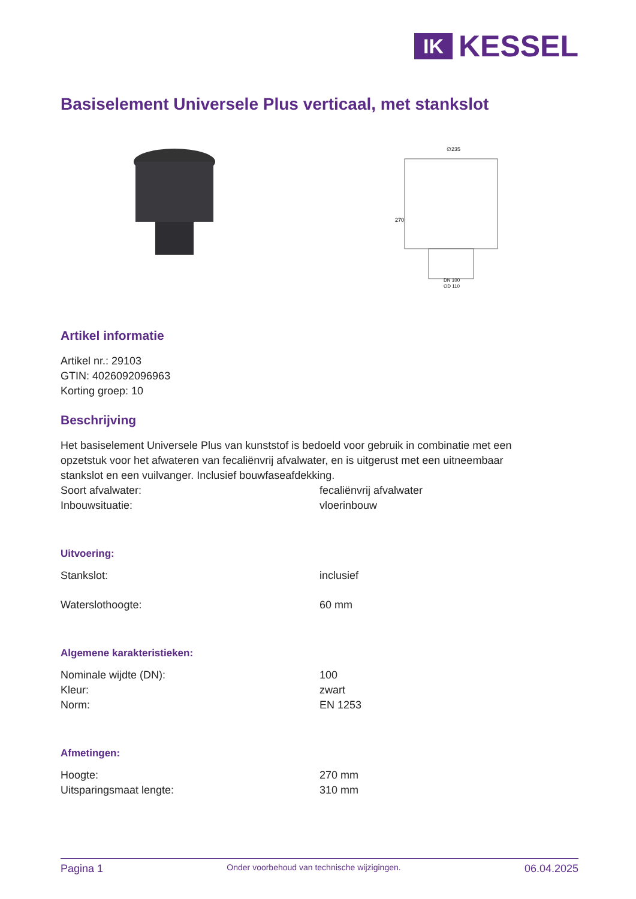IK
KESSEL
Basiselement Universele Plus verticaal, met stankslot
∅235
270
DN 100
OD 110
Artikel informatie
Artikel nr.: 29103
GTIN: 4026092096963
Korting groep: 10
Beschrijving
Het basiselement Universele Plus van kunststof is bedoeld voor gebruik in combinatie met een opzetstuk voor het afwateren van fecaliënvrij afvalwater, en is uitgerust met een uitneembaar stankslot en een vuilvanger. Inclusief bouwfaseafdekking.
| Soort afvalwater: | fecaliënvrij afvalwater |
| Inbouwsituatie: | vloerinbouw |
Uitvoering:
| Stankslot: | inclusief |
| Waterslothoogte: | 60 mm |
Algemene karakteristieken:
| Nominale wijdte (DN): | 100 |
| Kleur: | zwart |
| Norm: | EN 1253 |
Afmetingen:
| Hoogte: | 270 mm |
| Uitsparingsmaat lengte: | 310 mm |
Pagina 1 Onder voorbehoud van technische wijzigingen. 06.04.2025